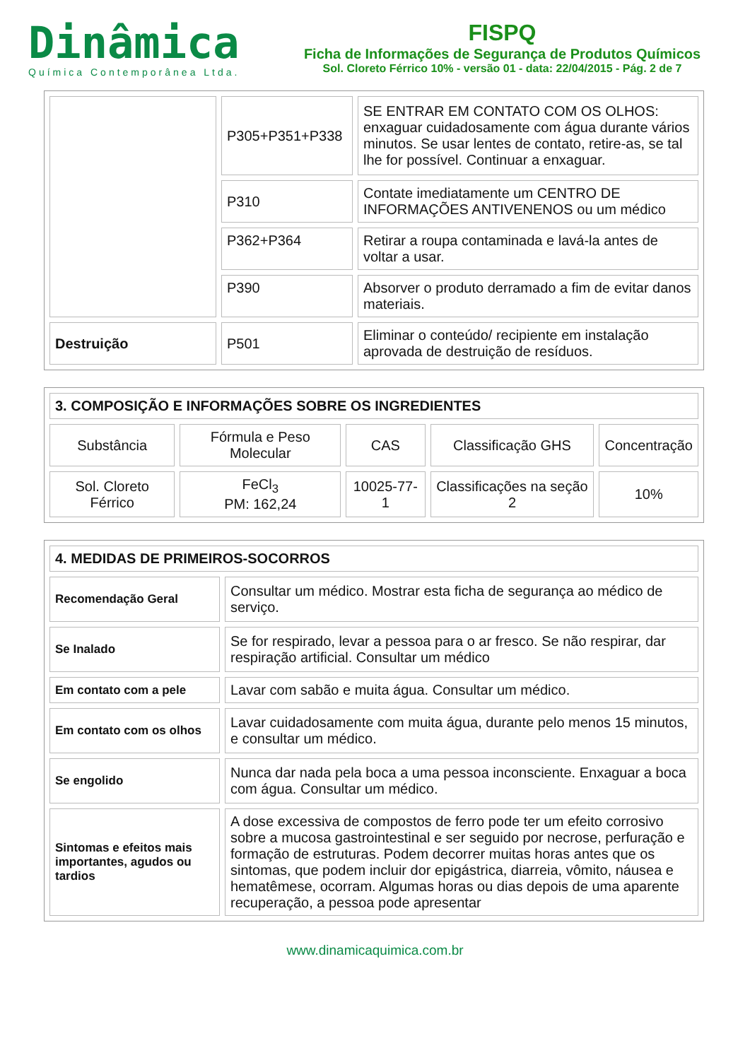Dinâmica
Química Contemporânea Ltda.
FISPQ
Ficha de Informações de Segurança de Produtos Químicos
Sol. Cloreto Férrico 10% - versão 01 - data: 22/04/2015 - Pág. 2 de 7
| | P305+P351+P338 | SE ENTRAR EM CONTATO COM OS OLHOS: enxaguar cuidadosamente com água durante vários minutos. Se usar lentes de contato, retire-as, se tal lhe for possível. Continuar a enxaguar. |
| | P310 | Contate imediatamente um CENTRO DE INFORMAÇÕES ANTIVENENOS ou um médico |
| | P362+P364 | Retirar a roupa contaminada e lavá-la antes de voltar a usar. |
| | P390 | Absorver o produto derramado a fim de evitar danos materiais. |
| Destruição | P501 | Eliminar o conteúdo/ recipiente em instalação aprovada de destruição de resíduos. |
| 3. COMPOSIÇÃO E INFORMAÇÕES SOBRE OS INGREDIENTES | | | | |
| Substância | Fórmula e Peso Molecular | CAS | Classificação GHS | Concentração |
| Sol. Cloreto Férrico | FeCl<sub>3</sub> PM: 162,24 | 10025-77-1 | Classificações na seção 2 | 10% |
| 4. MEDIDAS DE PRIMEIROS-SOCORROS | |
| Recomendação Geral | Consultar um médico. Mostrar esta ficha de segurança ao médico de serviço. |
| Se Inalado | Se for respirado, levar a pessoa para o ar fresco. Se não respirar, dar respiração artificial. Consultar um médico |
| Em contato com a pele | Lavar com sabão e muita água. Consultar um médico. |
| Em contato com os olhos | Lavar cuidadosamente com muita água, durante pelo menos 15 minutos, e consultar um médico. |
| Se engolido | Nunca dar nada pela boca a uma pessoa inconsciente. Enxaguar a boca com água. Consultar um médico. |
| Sintomas e efeitos mais importantes, agudos ou tardios | A dose excessiva de compostos de ferro pode ter um efeito corrosivo sobre a mucosa gastrointestinal e ser seguido por necrose, perfuração e formação de estruturas. Podem decorrer muitas horas antes que os sintomas, que podem incluir dor epigástrica, diarreia, vômito, náusea e hematêmese, ocorram. Algumas horas ou dias depois de uma aparente recuperação, a pessoa pode apresentar |
www.dinamicaquimica.com.br